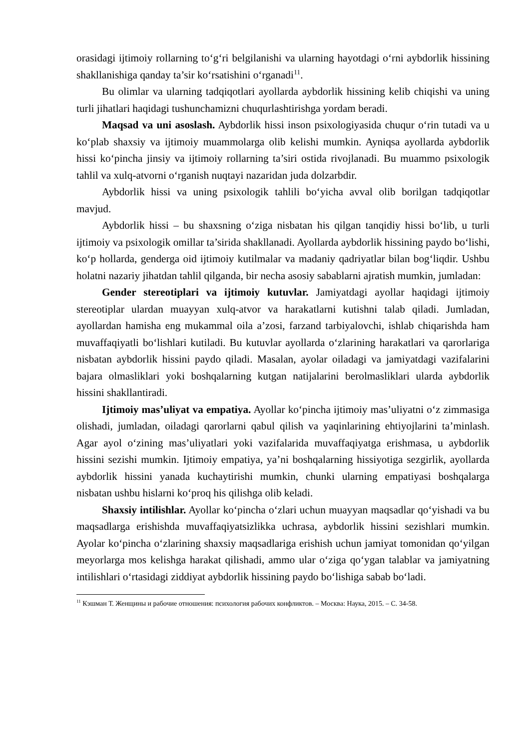orasidagi ijtimoiy rollarning to‘g‘ri belgilanishi va ularning hayotdagi o‘rni aybdorlik hissining shakllanishiga qanday ta’sir ko‘rsatishini o‘rganadi<sup>11</sup>.
Bu olimlar va ularning tadqiqotlari ayollarda aybdorlik hissining kelib chiqishi va uning turli jihatlari haqidagi tushunchamizni chuqurlashtirishga yordam beradi.
Maqsad va uni asoslash. Aybdorlik hissi inson psixologiyasida chuqur o‘rin tutadi va u ko‘plab shaxsiy va ijtimoiy muammolarga olib kelishi mumkin. Ayniqsa ayollarda aybdorlik hissi ko‘pincha jinsiy va ijtimoiy rollarning ta’siri ostida rivojlanadi. Bu muammo psixologik tahlil va xulq-atvorni o‘rganish nuqtayi nazaridan juda dolzarbdir.
Aybdorlik hissi va uning psixologik tahlili bo‘yicha avval olib borilgan tadqiqotlar mavjud.
Aybdorlik hissi – bu shaxsning o‘ziga nisbatan his qilgan tanqidiy hissi bo‘lib, u turli ijtimoiy va psixologik omillar ta’sirida shakllanadi. Ayollarda aybdorlik hissining paydo bo‘lishi, ko‘p hollarda, genderga oid ijtimoiy kutilmalar va madaniy qadriyatlar bilan bog‘liqdir. Ushbu holatni nazariy jihatdan tahlil qilganda, bir necha asosiy sabablarni ajratish mumkin, jumladan:
Gender stereotiplari va ijtimoiy kutuvlar. Jamiyatdagi ayollar haqidagi ijtimoiy stereotiplar ulardan muayyan xulq-atvor va harakatlarni kutishni talab qiladi. Jumladan, ayollardan hamisha eng mukammal oila a’zosi, farzand tarbiyalovchi, ishlab chiqarishda ham muvaffaqiyatli bo‘lishlari kutiladi. Bu kutuvlar ayollarda o‘zlarining harakatlari va qarorlariga nisbatan aybdorlik hissini paydo qiladi. Masalan, ayolar oiladagi va jamiyatdagi vazifalarini bajara olmasliklari yoki boshqalarning kutgan natijalarini berolmasliklari ularda aybdorlik hissini shakllantiradi.
Ijtimoiy mas’uliyat va empatiya. Ayollar ko‘pincha ijtimoiy mas’uliyatni o‘z zimmasiga olishadi, jumladan, oiladagi qarorlarni qabul qilish va yaqinlarining ehtiyojlarini ta’minlash. Agar ayol o‘zining mas’uliyatlari yoki vazifalarida muvaffaqiyatga erishmasa, u aybdorlik hissini sezishi mumkin. Ijtimoiy empatiya, ya’ni boshqalarning hissiyotiga sezgirlik, ayollarda aybdorlik hissini yanada kuchaytirishi mumkin, chunki ularning empatiyasi boshqalarga nisbatan ushbu hislarni ko‘proq his qilishga olib keladi.
Shaxsiy intilishlar. Ayollar ko‘pincha o‘zlari uchun muayyan maqsadlar qo‘yishadi va bu maqsadlarga erishishda muvaffaqiyatsizlikka uchrasa, aybdorlik hissini sezishlari mumkin. Ayolar ko‘pincha o‘zlarining shaxsiy maqsadlariga erishish uchun jamiyat tomonidan qo‘yilgan meyorlarga mos kelishga harakat qilishadi, ammo ular o‘ziga qo‘ygan talablar va jamiyatning intilishlari o‘rtasidagi ziddiyat aybdorlik hissining paydo bo‘lishiga sabab bo‘ladi.
<sup>11</sup> Кэшман Т. Женщины и рабочие отношения: психология рабочих конфликтов. – Москва: Наука, 2015. – С. 34-58.